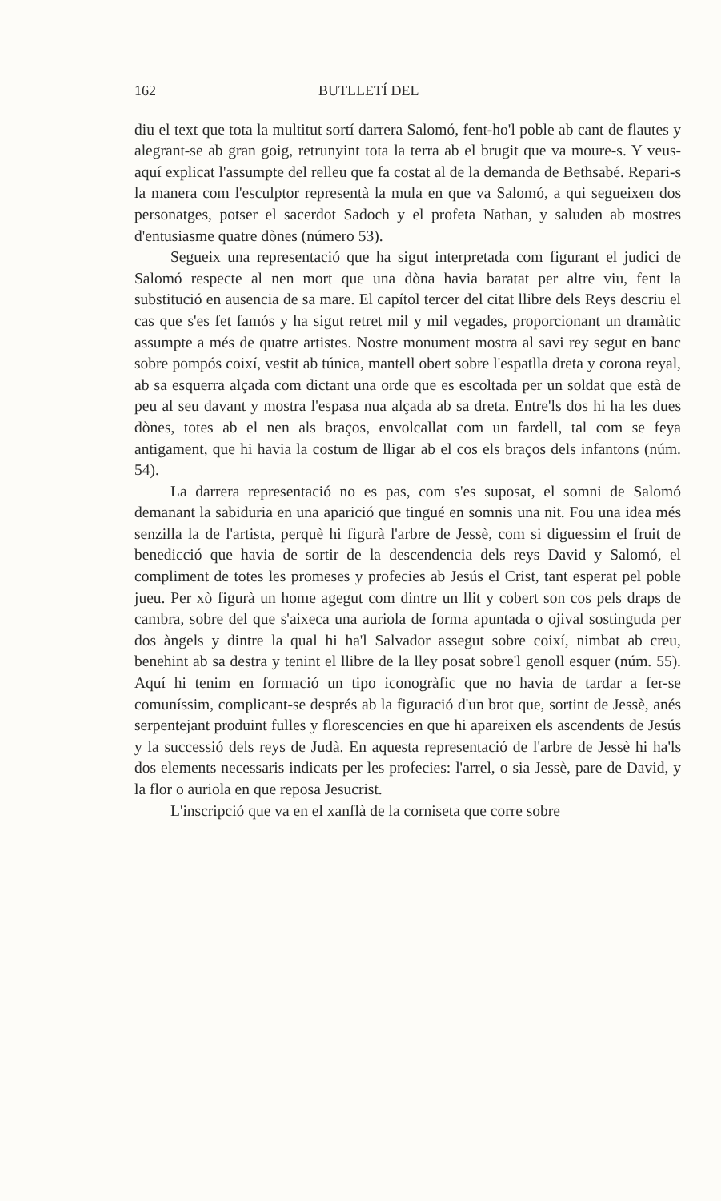162 BUTLLETÍ DEL
diu el text que tota la multitut sortí darrera Salomó, fent-ho'l poble ab cant de flautes y alegrant-se ab gran goig, retrunyint tota la terra ab el brugit que va moure-s. Y veus-aquí explicat l'assumpte del relleu que fa costat al de la demanda de Bethsabé. Repari-s la manera com l'esculptor representà la mula en que va Salomó, a qui segueixen dos personatges, potser el sacerdot Sadoch y el profeta Nathan, y saluden ab mostres d'entusiasme quatre dònes (número 53).
Segueix una representació que ha sigut interpretada com figurant el judici de Salomó respecte al nen mort que una dòna havia baratat per altre viu, fent la substitució en ausencia de sa mare. El capítol tercer del citat llibre dels Reys descriu el cas que s'es fet famós y ha sigut retret mil y mil vegades, proporcionant un dramàtic assumpte a més de quatre artistes. Nostre monument mostra al savi rey segut en banc sobre pompós coixí, vestit ab túnica, mantell obert sobre l'espatlla dreta y corona reyal, ab sa esquerra alçada com dictant una orde que es escoltada per un soldat que està de peu al seu davant y mostra l'espasa nua alçada ab sa dreta. Entre'ls dos hi ha les dues dònes, totes ab el nen als braços, envolcallat com un fardell, tal com se feya antigament, que hi havia la costum de lligar ab el cos els braços dels infantons (núm. 54).
La darrera representació no es pas, com s'es suposat, el somni de Salomó demanant la sabiduria en una aparició que tingué en somnis una nit. Fou una idea més senzilla la de l'artista, perquè hi figurà l'arbre de Jessè, com si diguessim el fruit de benedicció que havia de sortir de la descendencia dels reys David y Salomó, el compliment de totes les promeses y profecies ab Jesús el Crist, tant esperat pel poble jueu. Per xò figurà un home agegut com dintre un llit y cobert son cos pels draps de cambra, sobre del que s'aixeca una auriola de forma apuntada o ojival sostinguda per dos àngels y dintre la qual hi ha'l Salvador assegut sobre coixí, nimbat ab creu, benehint ab sa destra y tenint el llibre de la lley posat sobre'l genoll esquer (núm. 55). Aquí hi tenim en formació un tipo iconogràfic que no havia de tardar a fer-se comuníssim, complicant-se després ab la figuració d'un brot que, sortint de Jessè, anés serpentejant produint fulles y florescencies en que hi apareixen els ascendents de Jesús y la successió dels reys de Judà. En aquesta representació de l'arbre de Jessè hi ha'ls dos elements necessaris indicats per les profecies: l'arrel, o sia Jessè, pare de David, y la flor o auriola en que reposa Jesucrist.
L'inscripció que va en el xanflà de la corniseta que corre sobre